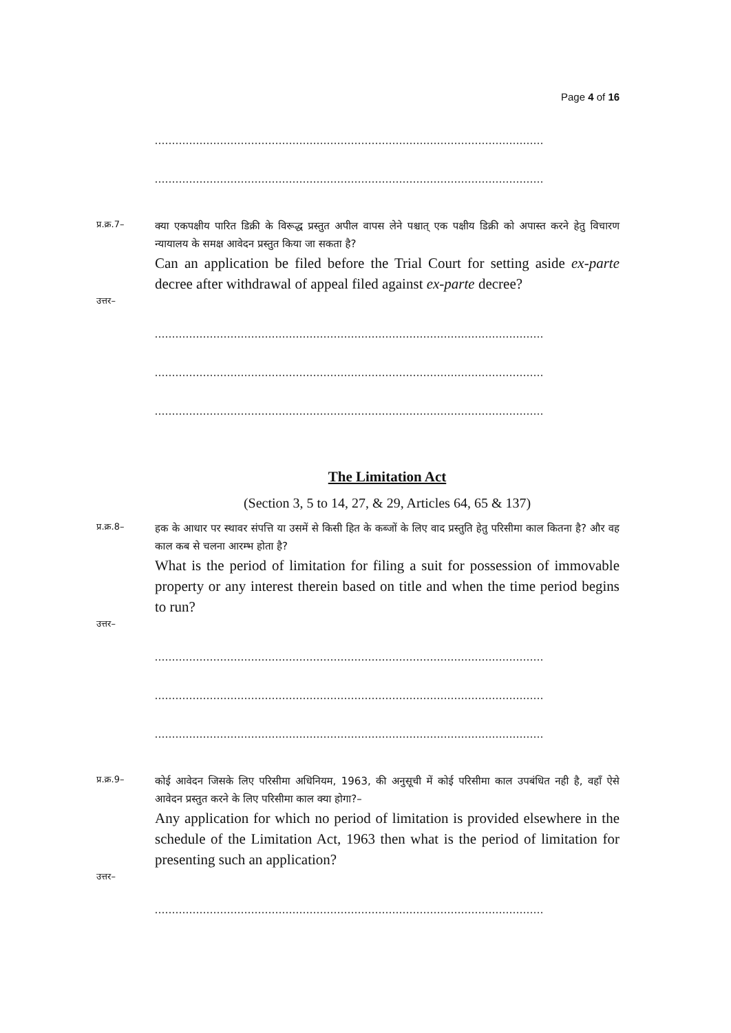Page 4 of 16
.................................................................................................................
.................................................................................................................
प्र.क्र.7–
क्या एकपक्षीय पारित डिक्री के विरूद्ध प्रस्तुत अपील वापस लेने पश्चात् एक पक्षीय डिक्री को अपास्त करने हेतु विचारण न्यायालय के समक्ष आवेदन प्रस्तुत किया जा सकता है?
Can an application be filed before the Trial Court for setting aside ex-parte decree after withdrawal of appeal filed against ex-parte decree?
उत्तर–
.................................................................................................................
.................................................................................................................
.................................................................................................................
The Limitation Act
(Section 3, 5 to 14, 27, & 29, Articles 64, 65 & 137)
प्र.क्र.8–
हक के आधार पर स्थावर संपत्ति या उसमें से किसी हित के कब्जों के लिए वाद प्रस्तुति हेतु परिसीमा काल कितना है? और वह काल कब से चलना आरम्भ होता है?
What is the period of limitation for filing a suit for possession of immovable property or any interest therein based on title and when the time period begins to run?
उत्तर–
.................................................................................................................
.................................................................................................................
.................................................................................................................
प्र.क्र.9–
कोई आवेदन जिसके लिए परिसीमा अधिनियम, 1963, की अनुसूची में कोई परिसीमा काल उपबंधित नही है, वहाँ ऐसे आवेदन प्रस्तुत करने के लिए परिसीमा काल क्या होगा?–
Any application for which no period of limitation is provided elsewhere in the schedule of the Limitation Act, 1963 then what is the period of limitation for presenting such an application?
उत्तर–
.................................................................................................................